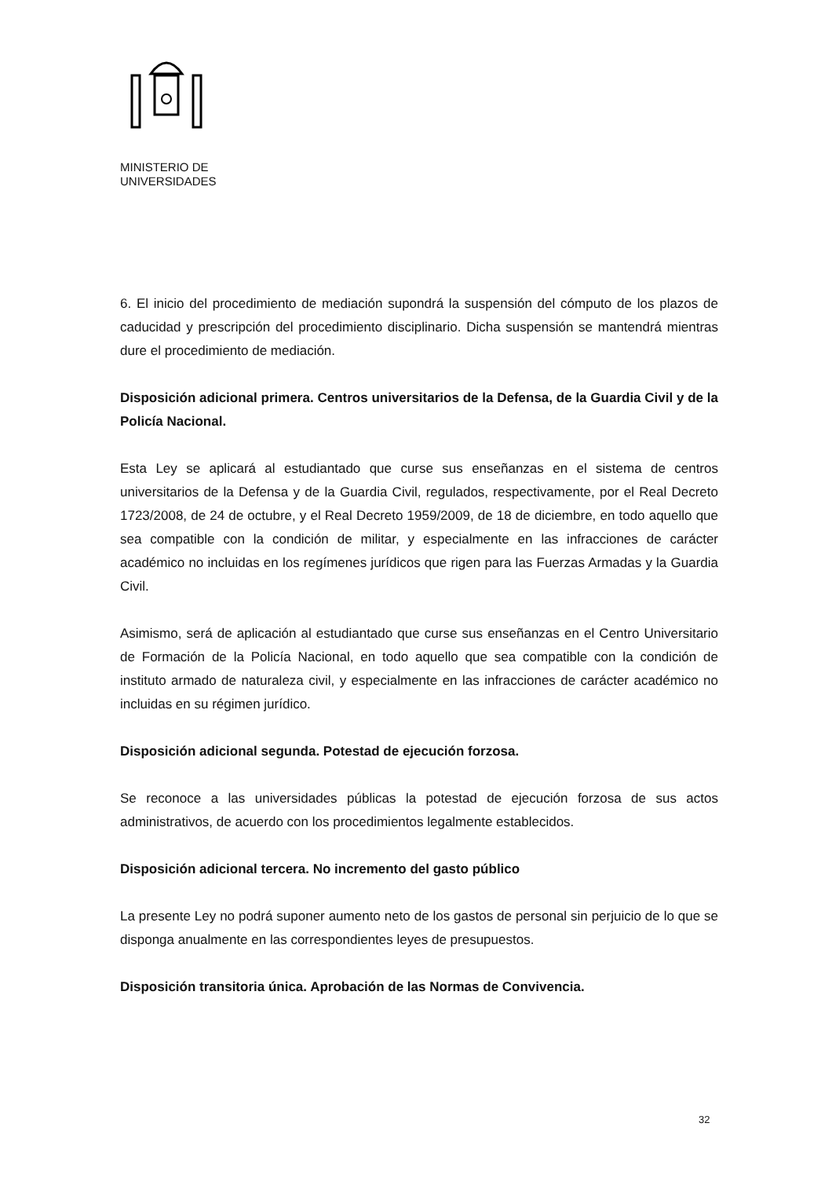MINISTERIO DE
UNIVERSIDADES
6. El inicio del procedimiento de mediación supondrá la suspensión del cómputo de los plazos de caducidad y prescripción del procedimiento disciplinario. Dicha suspensión se mantendrá mientras dure el procedimiento de mediación.
Disposición adicional primera. Centros universitarios de la Defensa, de la Guardia Civil y de la Policía Nacional.
Esta Ley se aplicará al estudiantado que curse sus enseñanzas en el sistema de centros universitarios de la Defensa y de la Guardia Civil, regulados, respectivamente, por el Real Decreto 1723/2008, de 24 de octubre, y el Real Decreto 1959/2009, de 18 de diciembre, en todo aquello que sea compatible con la condición de militar, y especialmente en las infracciones de carácter académico no incluidas en los regímenes jurídicos que rigen para las Fuerzas Armadas y la Guardia Civil.
Asimismo, será de aplicación al estudiantado que curse sus enseñanzas en el Centro Universitario de Formación de la Policía Nacional, en todo aquello que sea compatible con la condición de instituto armado de naturaleza civil, y especialmente en las infracciones de carácter académico no incluidas en su régimen jurídico.
Disposición adicional segunda. Potestad de ejecución forzosa.
Se reconoce a las universidades públicas la potestad de ejecución forzosa de sus actos administrativos, de acuerdo con los procedimientos legalmente establecidos.
Disposición adicional tercera. No incremento del gasto público
La presente Ley no podrá suponer aumento neto de los gastos de personal sin perjuicio de lo que se disponga anualmente en las correspondientes leyes de presupuestos.
Disposición transitoria única. Aprobación de las Normas de Convivencia.
32